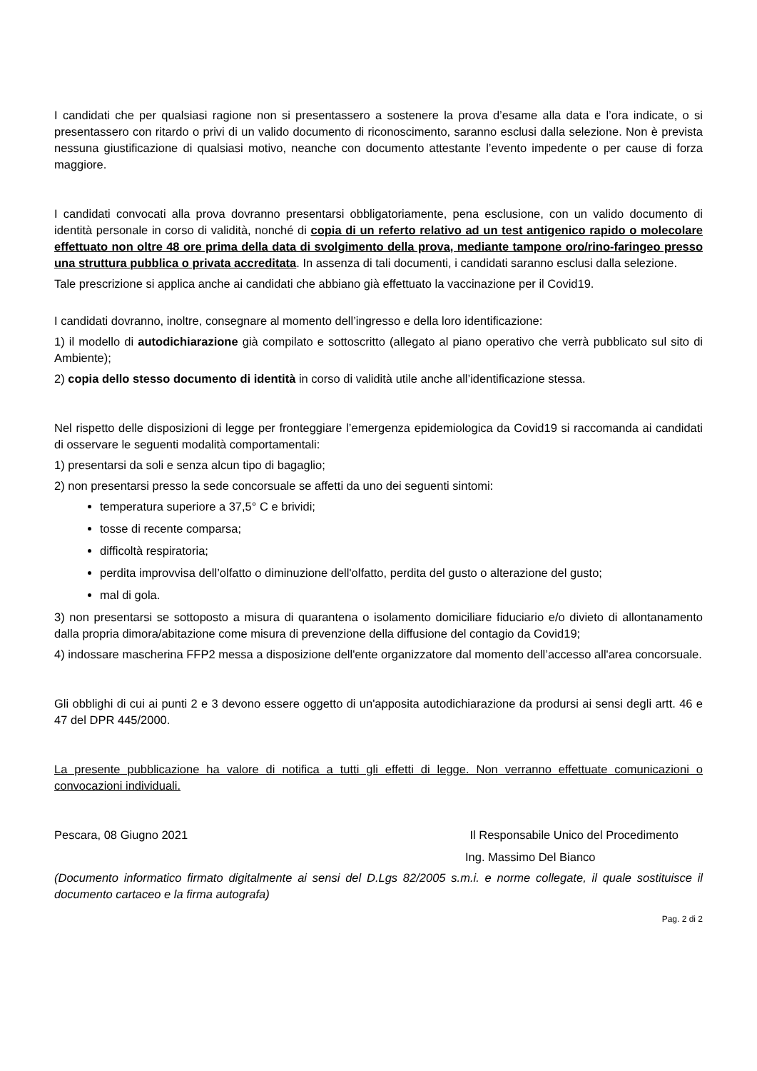I candidati che per qualsiasi ragione non si presentassero a sostenere la prova d’esame alla data e l’ora indicate, o si presentassero con ritardo o privi di un valido documento di riconoscimento, saranno esclusi dalla selezione. Non è prevista nessuna giustificazione di qualsiasi motivo, neanche con documento attestante l’evento impedente o per cause di forza maggiore.
I candidati convocati alla prova dovranno presentarsi obbligatoriamente, pena esclusione, con un valido documento di identità personale in corso di validità, nonché di copia di un referto relativo ad un test antigenico rapido o molecolare effettuato non oltre 48 ore prima della data di svolgimento della prova, mediante tampone oro/rino-faringeo presso una struttura pubblica o privata accreditata. In assenza di tali documenti, i candidati saranno esclusi dalla selezione.
Tale prescrizione si applica anche ai candidati che abbiano già effettuato la vaccinazione per il Covid19.
I candidati dovranno, inoltre, consegnare al momento dell’ingresso e della loro identificazione:
1) il modello di autodichiarazione già compilato e sottoscritto (allegato al piano operativo che verrà pubblicato sul sito di Ambiente);
2) copia dello stesso documento di identità in corso di validità utile anche all’identificazione stessa.
Nel rispetto delle disposizioni di legge per fronteggiare l’emergenza epidemiologica da Covid19 si raccomanda ai candidati di osservare le seguenti modalità comportamentali:
1) presentarsi da soli e senza alcun tipo di bagaglio;
2) non presentarsi presso la sede concorsuale se affetti da uno dei seguenti sintomi:
temperatura superiore a 37,5° C e brividi;
tosse di recente comparsa;
difficoltà respiratoria;
perdita improvvisa dell’olfatto o diminuzione dell'olfatto, perdita del gusto o alterazione del gusto;
mal di gola.
3) non presentarsi se sottoposto a misura di quarantena o isolamento domiciliare fiduciario e/o divieto di allontanamento dalla propria dimora/abitazione come misura di prevenzione della diffusione del contagio da Covid19;
4) indossare mascherina FFP2 messa a disposizione dell'ente organizzatore dal momento dell’accesso all'area concorsuale.
Gli obblighi di cui ai punti 2 e 3 devono essere oggetto di un'apposita autodichiarazione da prodursi ai sensi degli artt. 46 e 47 del DPR 445/2000.
La presente pubblicazione ha valore di notifica a tutti gli effetti di legge. Non verranno effettuate comunicazioni o convocazioni individuali.
Pescara, 08 Giugno 2021 Il Responsabile Unico del Procedimento
Ing. Massimo Del Bianco
(Documento informatico firmato digitalmente ai sensi del D.Lgs 82/2005 s.m.i. e norme collegate, il quale sostituisce il documento cartaceo e la firma autografa)
Pag. 2 di 2